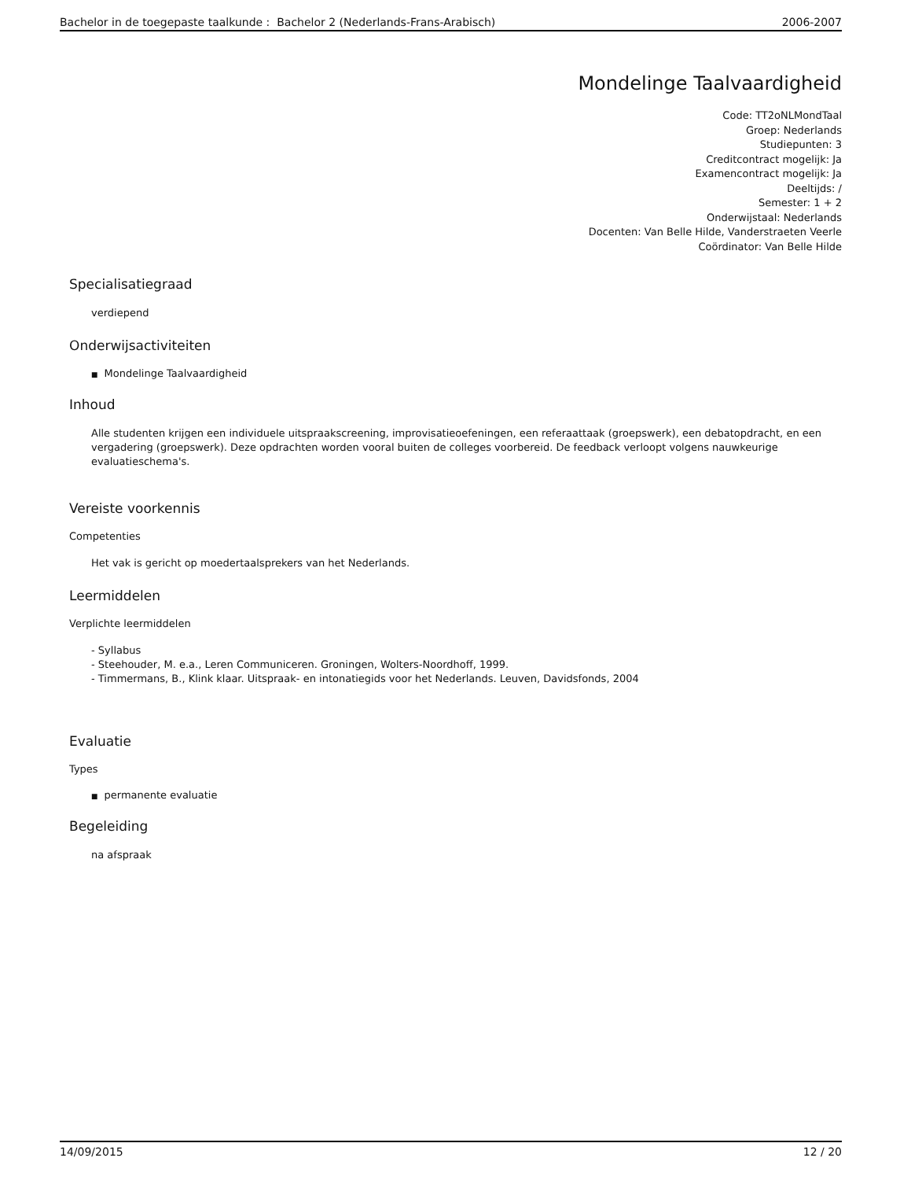Bachelor in de toegepaste taalkunde : Bachelor 2 (Nederlands-Frans-Arabisch) 2006-2007
Mondelinge Taalvaardigheid
Code: TT2oNLMondTaal
Groep: Nederlands
Studiepunten: 3
Creditcontract mogelijk: Ja
Examencontract mogelijk: Ja
Deeltijds: /
Semester: 1 + 2
Onderwijstaal: Nederlands
Docenten: Van Belle Hilde, Vanderstraeten Veerle
Coördinator: Van Belle Hilde
Specialisatiegraad
verdiepend
Onderwijsactiviteiten
■ Mondelinge Taalvaardigheid
Inhoud
Alle studenten krijgen een individuele uitspraakscreening, improvisatieoefeningen, een referaattaak (groepswerk), een debatopdracht, en een vergadering (groepswerk). Deze opdrachten worden vooral buiten de colleges voorbereid. De feedback verloopt volgens nauwkeurige evaluatieschema's.
Vereiste voorkennis
Competenties
Het vak is gericht op moedertaalsprekers van het Nederlands.
Leermiddelen
Verplichte leermiddelen
- Syllabus
- Steehouder, M. e.a., Leren Communiceren. Groningen, Wolters-Noordhoff, 1999.
- Timmermans, B., Klink klaar. Uitspraak- en intonatiegids voor het Nederlands. Leuven, Davidsfonds, 2004
Evaluatie
Types
■ permanente evaluatie
Begeleiding
na afspraak
14/09/2015 12 / 20